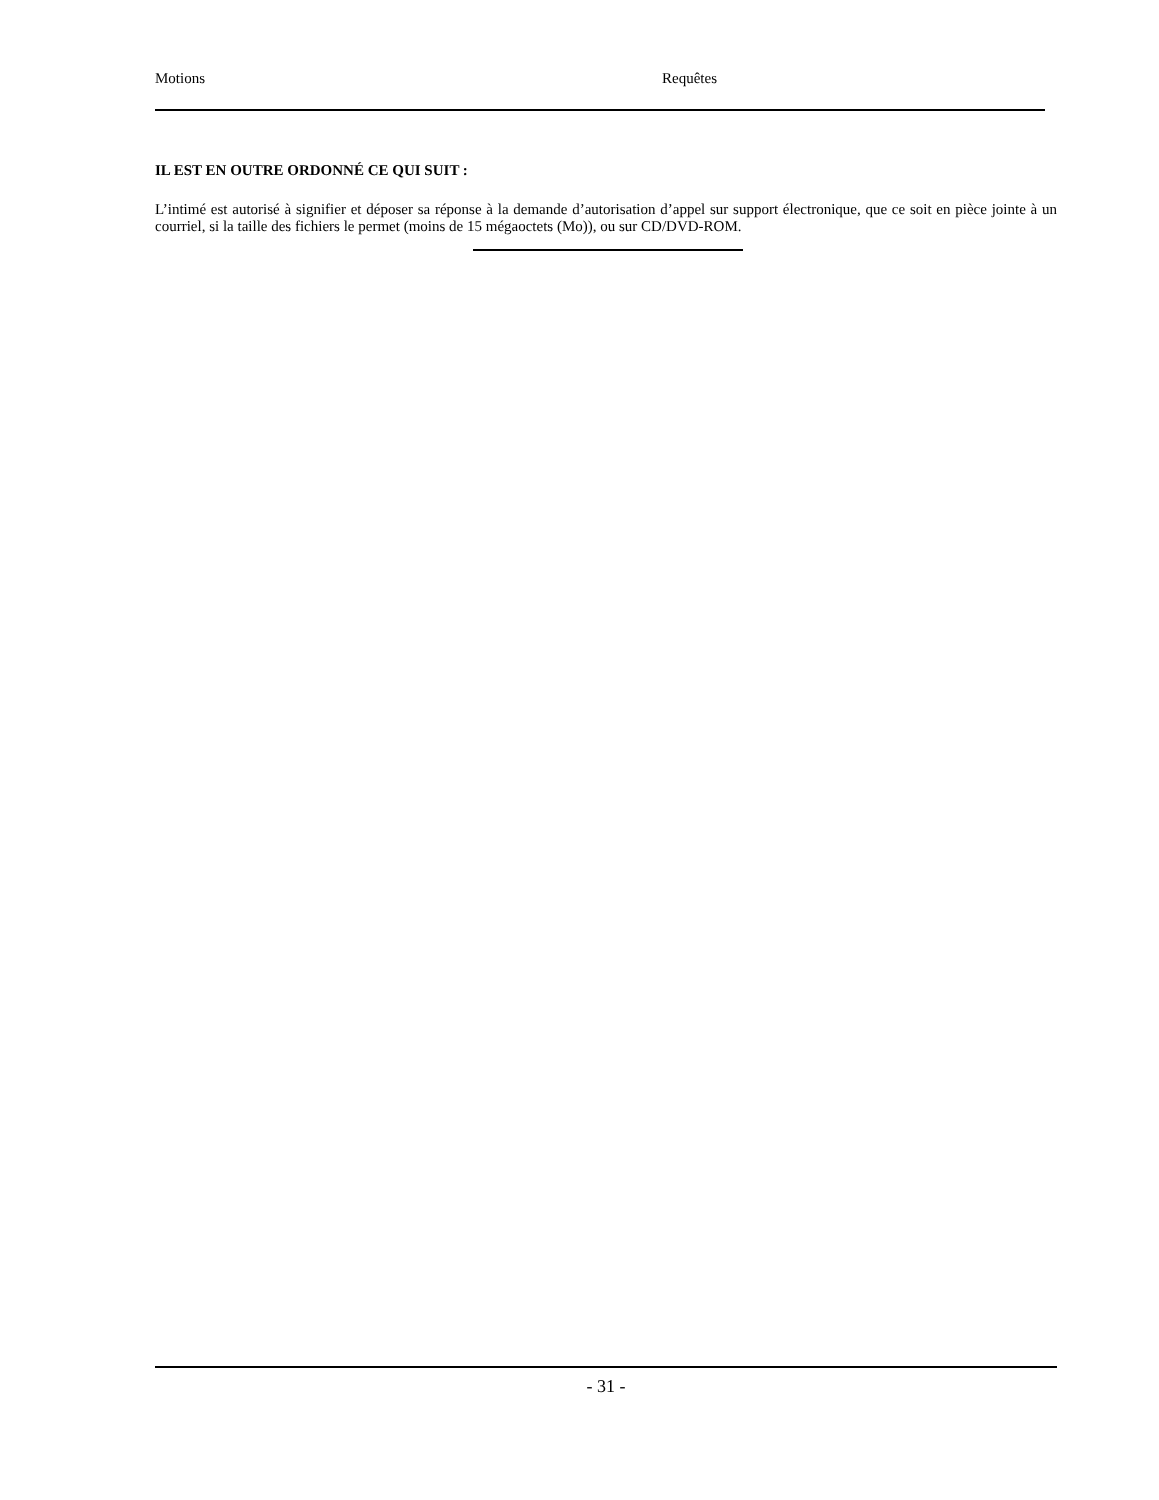Motions Requêtes
IL EST EN OUTRE ORDONNÉ CE QUI SUIT :
L’intimé est autorisé à signifier et déposer sa réponse à la demande d’autorisation d’appel sur support électronique, que ce soit en pièce jointe à un courriel, si la taille des fichiers le permet (moins de 15 mégaoctets (Mo)), ou sur CD/DVD-ROM.
- 31 -